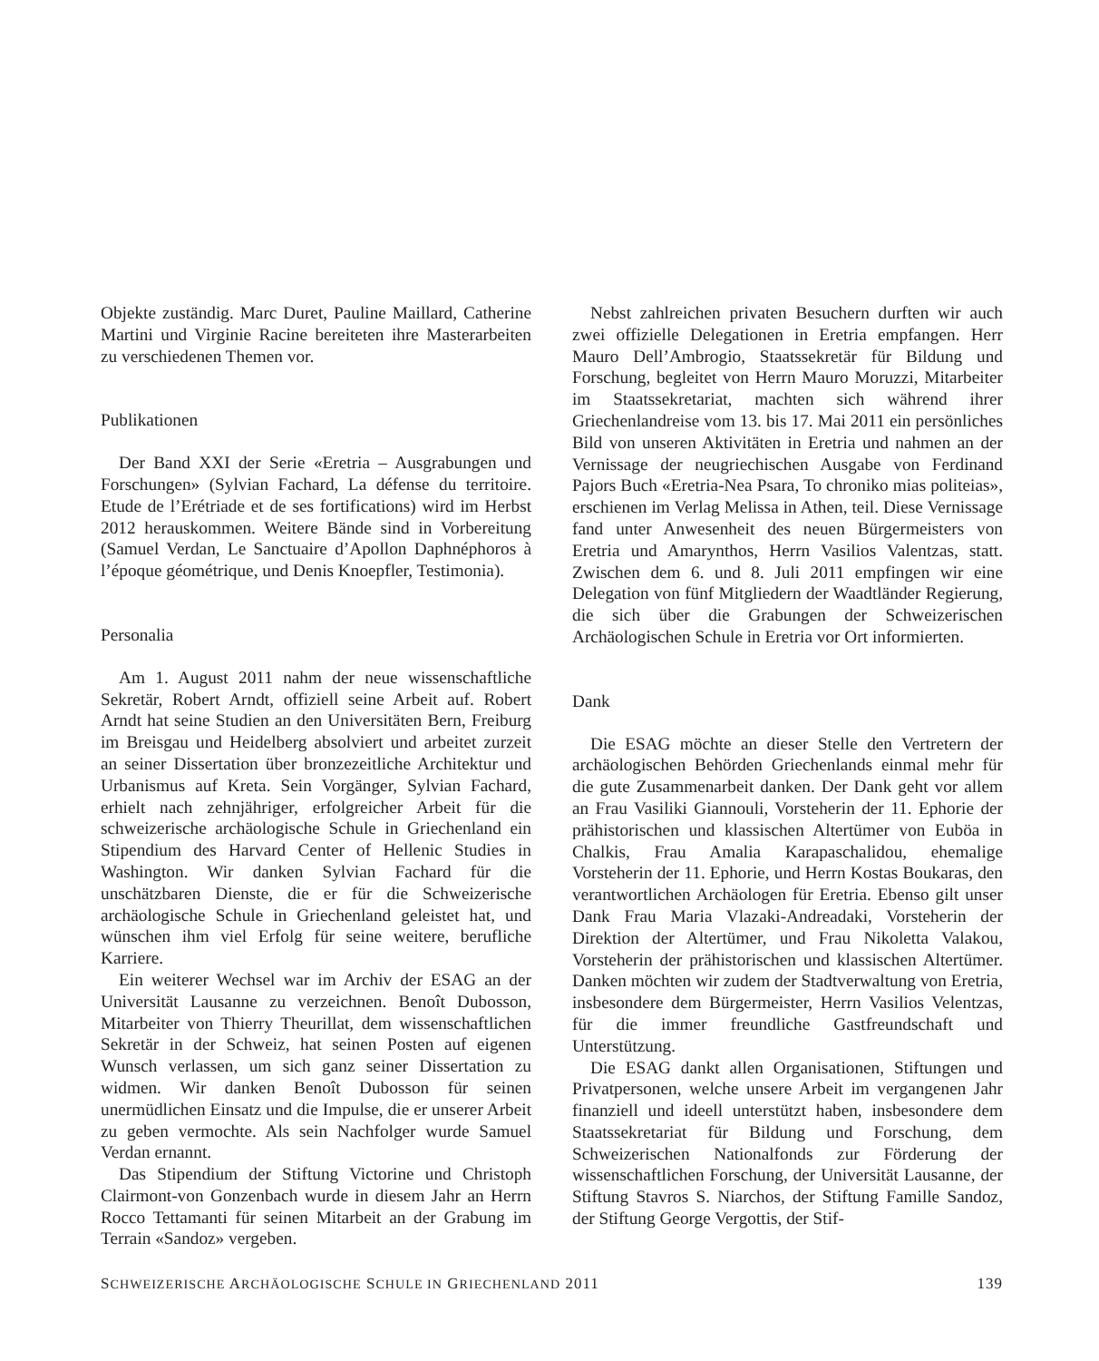Objekte zuständig. Marc Duret, Pauline Maillard, Catherine Martini und Virginie Racine bereiteten ihre Masterarbeiten zu verschiedenen Themen vor.
Publikationen
Der Band XXI der Serie «Eretria – Ausgrabungen und Forschungen» (Sylvian Fachard, La défense du territoire. Etude de l’Erétriade et de ses fortifications) wird im Herbst 2012 herauskommen. Weitere Bände sind in Vorbereitung (Samuel Verdan, Le Sanctuaire d’Apollon Daphnéphoros à l’époque géométrique, und Denis Knoepfler, Testimonia).
Personalia
Am 1. August 2011 nahm der neue wissenschaftliche Sekretär, Robert Arndt, offiziell seine Arbeit auf. Robert Arndt hat seine Studien an den Universitäten Bern, Freiburg im Breisgau und Heidelberg absolviert und arbeitet zurzeit an seiner Dissertation über bronzezeitliche Architektur und Urbanismus auf Kreta. Sein Vorgänger, Sylvian Fachard, erhielt nach zehnjähriger, erfolgreicher Arbeit für die schweizerische archäologische Schule in Griechenland ein Stipendium des Harvard Center of Hellenic Studies in Washington. Wir danken Sylvian Fachard für die unschätzbaren Dienste, die er für die Schweizerische archäologische Schule in Griechenland geleistet hat, und wünschen ihm viel Erfolg für seine weitere, berufliche Karriere.
Ein weiterer Wechsel war im Archiv der ESAG an der Universität Lausanne zu verzeichnen. Benoît Dubosson, Mitarbeiter von Thierry Theurillat, dem wissenschaftlichen Sekretär in der Schweiz, hat seinen Posten auf eigenen Wunsch verlassen, um sich ganz seiner Dissertation zu widmen. Wir danken Benoît Dubosson für seinen unermüdlichen Einsatz und die Impulse, die er unserer Arbeit zu geben vermochte. Als sein Nachfolger wurde Samuel Verdan ernannt.
Das Stipendium der Stiftung Victorine und Christoph Clairmont-von Gonzenbach wurde in diesem Jahr an Herrn Rocco Tettamanti für seinen Mitarbeit an der Grabung im Terrain «Sandoz» vergeben.
Nebst zahlreichen privaten Besuchern durften wir auch zwei offizielle Delegationen in Eretria empfangen. Herr Mauro Dell’Ambrogio, Staatssekretär für Bildung und Forschung, begleitet von Herrn Mauro Moruzzi, Mitarbeiter im Staatssekretariat, machten sich während ihrer Griechenlandreise vom 13. bis 17. Mai 2011 ein persönliches Bild von unseren Aktivitäten in Eretria und nahmen an der Vernissage der neugriechischen Ausgabe von Ferdinand Pajors Buch «Eretria-Nea Psara, To chroniko mias politeias», erschienen im Verlag Melissa in Athen, teil. Diese Vernissage fand unter Anwesenheit des neuen Bürgermeisters von Eretria und Amarynthos, Herrn Vasilios Valentzas, statt. Zwischen dem 6. und 8. Juli 2011 empfingen wir eine Delegation von fünf Mitgliedern der Waadtländer Regierung, die sich über die Grabungen der Schweizerischen Archäologischen Schule in Eretria vor Ort informierten.
Dank
Die ESAG möchte an dieser Stelle den Vertretern der archäologischen Behörden Griechenlands einmal mehr für die gute Zusammenarbeit danken. Der Dank geht vor allem an Frau Vasiliki Giannouli, Vorsteherin der 11. Ephorie der prähistorischen und klassischen Altertümer von Euböa in Chalkis, Frau Amalia Karapaschalidou, ehemalige Vorsteherin der 11. Ephorie, und Herrn Kostas Boukaras, den verantwortlichen Archäologen für Eretria. Ebenso gilt unser Dank Frau Maria Vlazaki-Andreadaki, Vorsteherin der Direktion der Altertümer, und Frau Nikoletta Valakou, Vorsteherin der prähistorischen und klassischen Altertümer. Danken möchten wir zudem der Stadtverwaltung von Eretria, insbesondere dem Bürgermeister, Herrn Vasilios Velentzas, für die immer freundliche Gastfreundschaft und Unterstützung.
Die ESAG dankt allen Organisationen, Stiftungen und Privatpersonen, welche unsere Arbeit im vergangenen Jahr finanziell und ideell unterstützt haben, insbesondere dem Staatssekretariat für Bildung und Forschung, dem Schweizerischen Nationalfonds zur Förderung der wissenschaftlichen Forschung, der Universität Lausanne, der Stiftung Stavros S. Niarchos, der Stiftung Famille Sandoz, der Stiftung George Vergottis, der Stif-
SCHWEIZERISCHE ARCHÄOLOGISCHE SCHULE IN GRIECHENLAND 2011 139